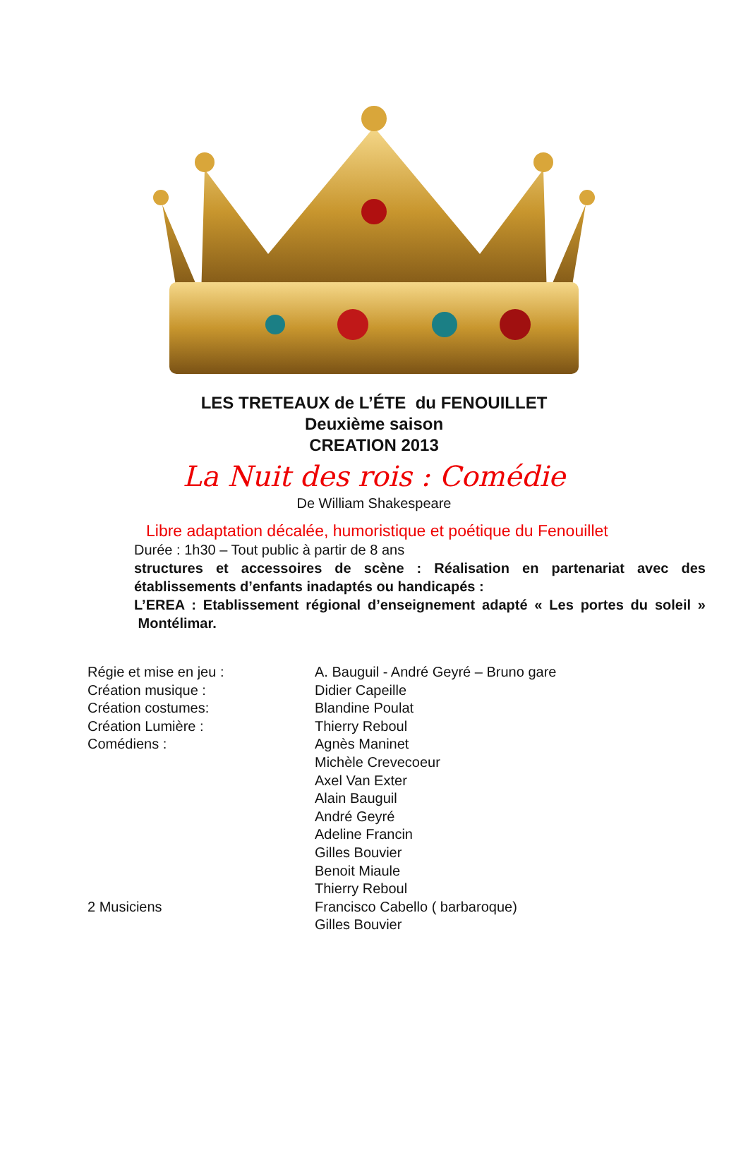LES TRETEAUX de L’ÉTE du FENOUILLET
Deuxième saison
CREATION 2013
La Nuit des rois : Comédie
De William Shakespeare
Libre adaptation décalée, humoristique et poétique du Fenouillet
Durée : 1h30 – Tout public à partir de 8 ans
structures et accessoires de scène : Réalisation en partenariat avec des établissements d’enfants inadaptés ou handicapés :
L’EREA : Etablissement régional d’enseignement adapté « Les portes du soleil » Montélimar.
| Régie et mise en jeu : | A. Bauguil - André Geyré – Bruno gare |
| Création musique : | Didier Capeille |
| Création costumes: | Blandine Poulat |
| Création Lumière : | Thierry Reboul |
| Comédiens : | Agnès Maninet Michèle Crevecoeur Axel Van Exter Alain Bauguil André Geyré Adeline Francin Gilles Bouvier Benoit Miaule Thierry Reboul |
| 2 Musiciens | Francisco Cabello ( barbaroque) Gilles Bouvier |